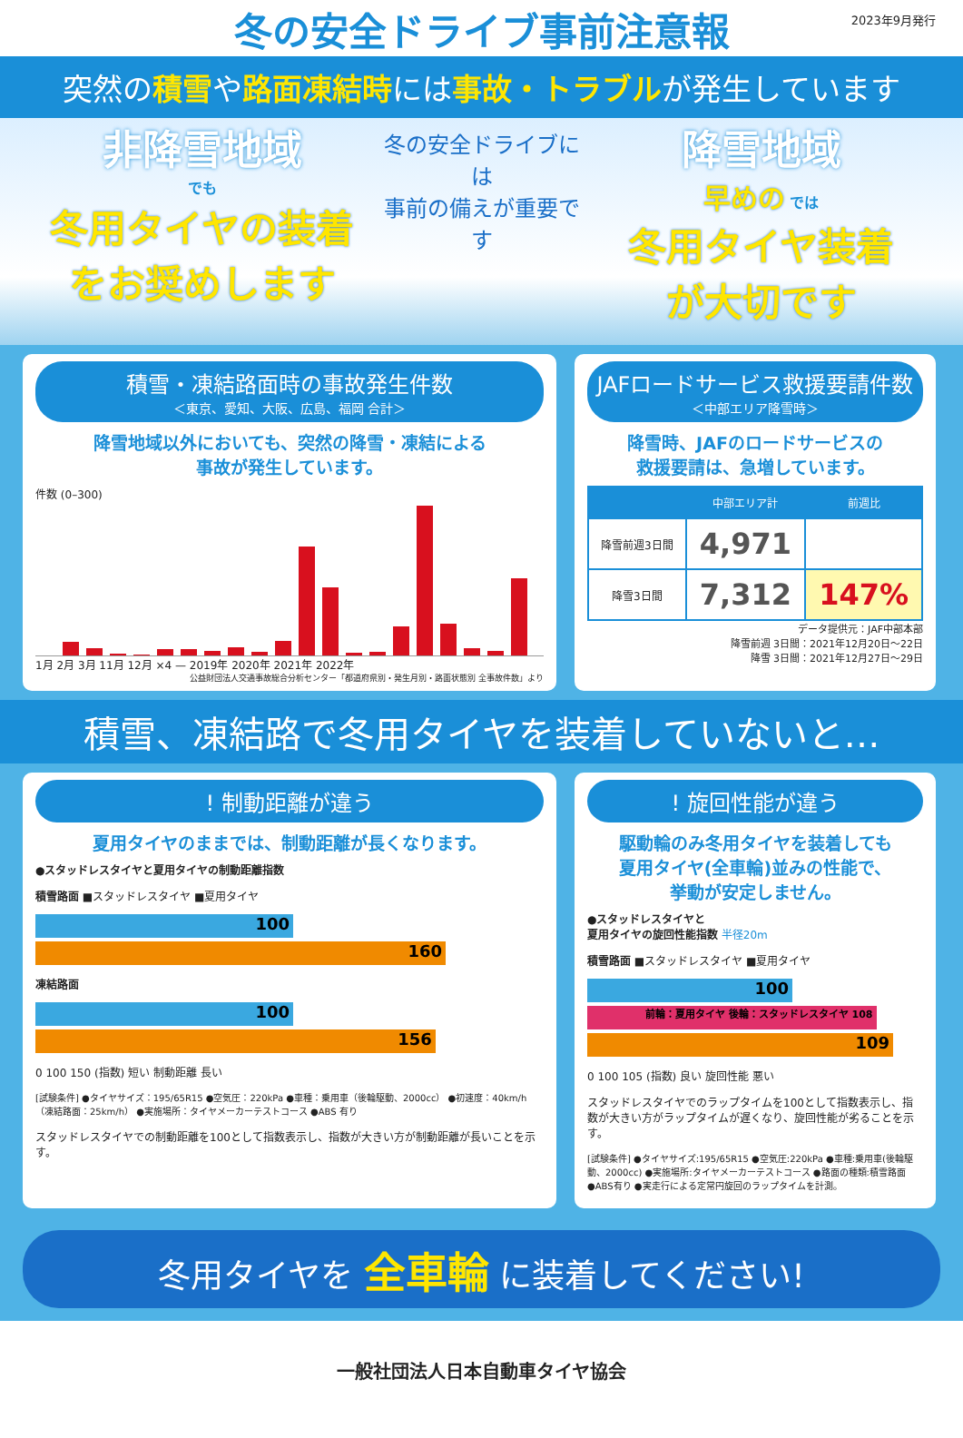冬の安全ドライブ事前注意報
2023年9月発行
突然の積雪や路面凍結時には事故・トラブルが発生しています
非降雪地域
でも
冬用タイヤの装着
をお奨めします
冬の安全ドライブには
事前の備えが重要です
降雪地域
早めの では
冬用タイヤ装着
が大切です
積雪・凍結路面時の事故発生件数
＜東京、愛知、大阪、広島、福岡 合計＞
降雪地域以外においても、突然の降雪・凍結による
事故が発生しています。
件数 (0–300)
1月 2月 3月 11月 12月 ×4 — 2019年 2020年 2021年 2022年
公益財団法人交通事故総合分析センター「都道府県別・発生月別・路面状態別 全事故件数」より
JAFロードサービス救援要請件数
＜中部エリア降雪時＞
降雪時、JAFのロードサービスの
救援要請は、急増しています。
| | 中部エリア計 | 前週比 |
| --- | --- | --- |
| 降雪前週3日間 | 4,971 | |
| 降雪3日間 | 7,312 | 147% |
データ提供元：JAF中部本部
降雪前週 3日間：2021年12月20日〜22日
降雪 3日間：2021年12月27日〜29日
積雪、凍結路で冬用タイヤを装着していないと…
! 制動距離が違う
夏用タイヤのままでは、制動距離が長くなります。
●スタッドレスタイヤと夏用タイヤの制動距離指数
積雪路面 ■スタッドレスタイヤ ■夏用タイヤ
100
160
凍結路面
100
156
0 100 150 (指数) 短い 制動距離 長い
[試験条件] ●タイヤサイズ：195/65R15 ●空気圧：220kPa ●車種：乗用車（後輪駆動、2000cc） ●初速度：40km/h（凍結路面：25km/h） ●実施場所：タイヤメーカーテストコース ●ABS 有り
スタッドレスタイヤでの制動距離を100として指数表示し、指数が大きい方が制動距離が長いことを示す。
! 旋回性能が違う
駆動輪のみ冬用タイヤを装着しても
夏用タイヤ(全車輪)並みの性能で、
挙動が安定しません。
●スタッドレスタイヤと
夏用タイヤの旋回性能指数 半径20m
積雪路面 ■スタッドレスタイヤ ■夏用タイヤ
100
前輪：夏用タイヤ 後輪：スタッドレスタイヤ 108
109
0 100 105 (指数) 良い 旋回性能 悪い
スタッドレスタイヤでのラップタイムを100として指数表示し、指数が大きい方がラップタイムが遅くなり、旋回性能が劣ることを示す。
[試験条件] ●タイヤサイズ:195/65R15 ●空気圧:220kPa ●車種:乗用車(後輪駆動、2000cc) ●実施場所:タイヤメーカーテストコース ●路面の種類:積雪路面 ●ABS有り ●実走行による定常円旋回のラップタイムを計測。
冬用タイヤを 全車輪 に装着してください!
一般社団法人日本自動車タイヤ協会